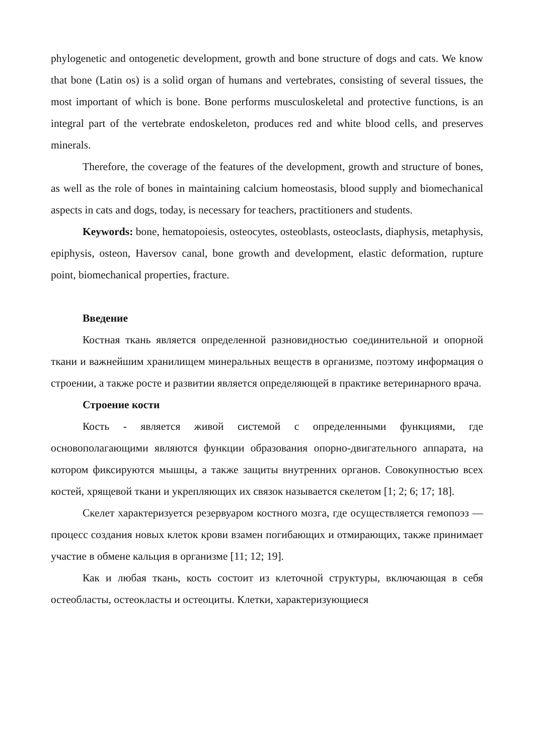phylogenetic and ontogenetic development, growth and bone structure of dogs and cats. We know that bone (Latin os) is a solid organ of humans and vertebrates, consisting of several tissues, the most important of which is bone. Bone performs musculoskeletal and protective functions, is an integral part of the vertebrate endoskeleton, produces red and white blood cells, and preserves minerals.
Therefore, the coverage of the features of the development, growth and structure of bones, as well as the role of bones in maintaining calcium homeostasis, blood supply and biomechanical aspects in cats and dogs, today, is necessary for teachers, practitioners and students.
Keywords: bone, hematopoiesis, osteocytes, osteoblasts, osteoclasts, diaphysis, metaphysis, epiphysis, osteon, Haversov canal, bone growth and development, elastic deformation, rupture point, biomechanical properties, fracture.
Введение
Костная ткань является определенной разновидностью соединительной и опорной ткани и важнейшим хранилищем минеральных веществ в организме, поэтому информация о строении, а также росте и развитии является определяющей в практике ветеринарного врача.
Строение кости
Кость - является живой системой с определенными функциями, где основополагающими являются функции образования опорно-двигательного аппарата, на котором фиксируются мышцы, а также защиты внутренних органов. Совокупностью всех костей, хрящевой ткани и укрепляющих их связок называется скелетом [1; 2; 6; 17; 18].
Скелет характеризуется резервуаром костного мозга, где осуществляется гемопоэз — процесс создания новых клеток крови взамен погибающих и отмирающих, также принимает участие в обмене кальция в организме [11; 12; 19].
Как и любая ткань, кость состоит из клеточной структуры, включающая в себя остеобласты, остеокласты и остеоциты. Клетки, характеризующиеся